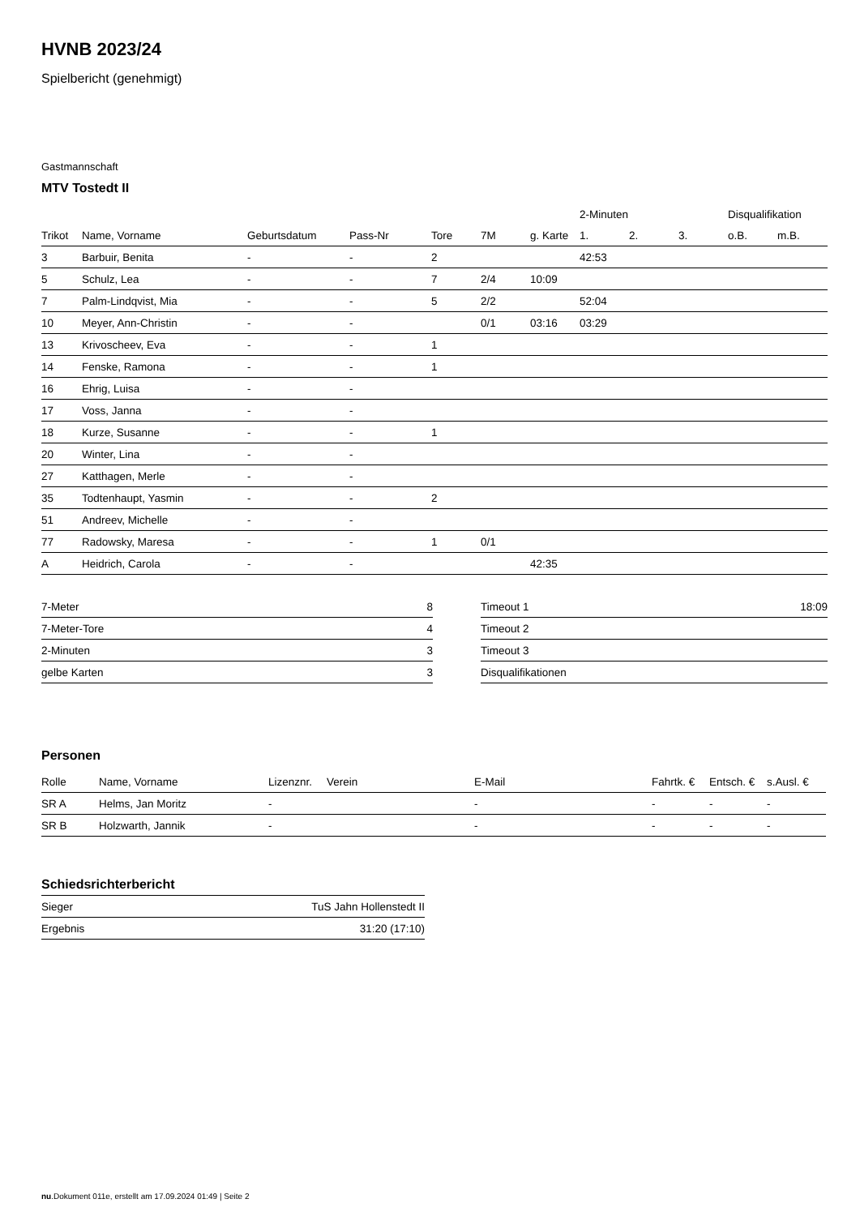HVNB 2023/24
Spielbericht (genehmigt)
Gastmannschaft
MTV Tostedt II
| | | | | | | | 2-Minuten | | | Disqualifikation | |
| --- | --- | --- | --- | --- | --- | --- | --- | --- | --- | --- | --- |
| Trikot | Name, Vorname | Geburtsdatum | Pass-Nr | Tore | 7M | g. Karte | 1. | 2. | 3. | o.B. | m.B. |
| 3 | Barbuir, Benita | - | - | 2 | | | 42:53 | | | | |
| 5 | Schulz, Lea | - | - | 7 | 2/4 | 10:09 | | | | | |
| 7 | Palm-Lindqvist, Mia | - | - | 5 | 2/2 | | 52:04 | | | | |
| 10 | Meyer, Ann-Christin | - | - | | 0/1 | 03:16 | 03:29 | | | | |
| 13 | Krivoscheev, Eva | - | - | 1 | | | | | | | |
| 14 | Fenske, Ramona | - | - | 1 | | | | | | | |
| 16 | Ehrig, Luisa | - | - | | | | | | | | |
| 17 | Voss, Janna | - | - | | | | | | | | |
| 18 | Kurze, Susanne | - | - | 1 | | | | | | | |
| 20 | Winter, Lina | - | - | | | | | | | | |
| 27 | Katthagen, Merle | - | - | | | | | | | | |
| 35 | Todtenhaupt, Yasmin | - | - | 2 | | | | | | | |
| 51 | Andreev, Michelle | - | - | | | | | | | | |
| 77 | Radowsky, Maresa | - | - | 1 | 0/1 | | | | | | |
| A | Heidrich, Carola | - | - | | | 42:35 | | | | | |
| 7-Meter | 8 |
| 7-Meter-Tore | 4 |
| 2-Minuten | 3 |
| gelbe Karten | 3 |
| Timeout 1 | 18:09 |
| Timeout 2 | |
| Timeout 3 | |
| Disqualifikationen | |
Personen
| Rolle | Name, Vorname | Lizenznr. | Verein | E-Mail | Fahrtk. € | Entsch. € | s.Ausl. € |
| --- | --- | --- | --- | --- | --- | --- | --- |
| SR A | Helms, Jan Moritz | - | | - | - | - | - |
| SR B | Holzwarth, Jannik | - | | - | - | - | - |
Schiedsrichterbericht
| Sieger | TuS Jahn Hollenstedt II |
| Ergebnis | 31:20 (17:10) |
nu.Dokument 011e, erstellt am 17.09.2024 01:49 | Seite 2